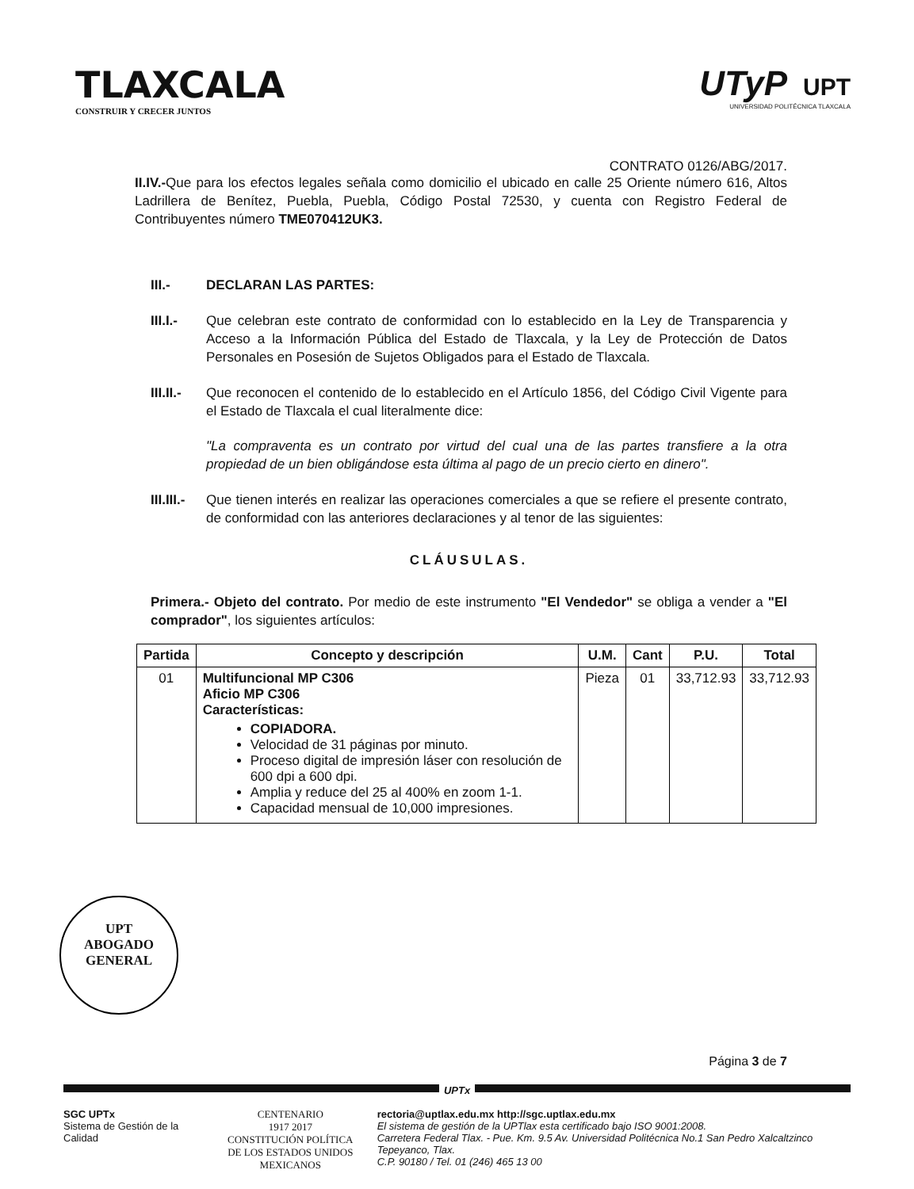TLAXCALA
CONSTRUIR Y CRECER JUNTOS
UTyP UPT
UNIVERSIDAD POLITÉCNICA TLAXCALA
CONTRATO 0126/ABG/2017.
II.IV.-Que para los efectos legales señala como domicilio el ubicado en calle 25 Oriente número 616, Altos Ladrillera de Benítez, Puebla, Puebla, Código Postal 72530, y cuenta con Registro Federal de Contribuyentes número TME070412UK3.
III.- DECLARAN LAS PARTES:
III.I.-
Que celebran este contrato de conformidad con lo establecido en la Ley de Transparencia y Acceso a la Información Pública del Estado de Tlaxcala, y la Ley de Protección de Datos Personales en Posesión de Sujetos Obligados para el Estado de Tlaxcala.
III.II.-
Que reconocen el contenido de lo establecido en el Artículo 1856, del Código Civil Vigente para el Estado de Tlaxcala el cual literalmente dice:
"La compraventa es un contrato por virtud del cual una de las partes transfiere a la otra propiedad de un bien obligándose esta última al pago de un precio cierto en dinero".
III.III.-
Que tienen interés en realizar las operaciones comerciales a que se refiere el presente contrato, de conformidad con las anteriores declaraciones y al tenor de las siguientes:
CLÁUSULAS.
Primera.- Objeto del contrato. Por medio de este instrumento "El Vendedor" se obliga a vender a "El comprador", los siguientes artículos:
| Partida | Concepto y descripción | U.M. | Cant | P.U. | Total |
| --- | --- | --- | --- | --- | --- |
| 01 | Multifuncional MP C306 Aficio MP C306 Características: COPIADORA. Velocidad de 31 páginas por minuto. Proceso digital de impresión láser con resolución de 600 dpi a 600 dpi. Amplia y reduce del 25 al 400% en zoom 1-1. Capacidad mensual de 10,000 impresiones. | Pieza | 01 | 33,712.93 | 33,712.93 |
UPT
ABOGADO
GENERAL
Página 3 de 7
UPTx
SGC UPTx
Sistema de Gestión de la Calidad
CENTENARIO
1917 2017
CONSTITUCIÓN POLÍTICA
DE LOS ESTADOS UNIDOS MEXICANOS
rectoria@uptlax.edu.mx http://sgc.uptlax.edu.mx
El sistema de gestión de la UPTlax esta certificado bajo ISO 9001:2008.
Carretera Federal Tlax. - Pue. Km. 9.5 Av. Universidad Politécnica No.1 San Pedro Xalcaltzinco Tepeyanco, Tlax.
C.P. 90180 / Tel. 01 (246) 465 13 00